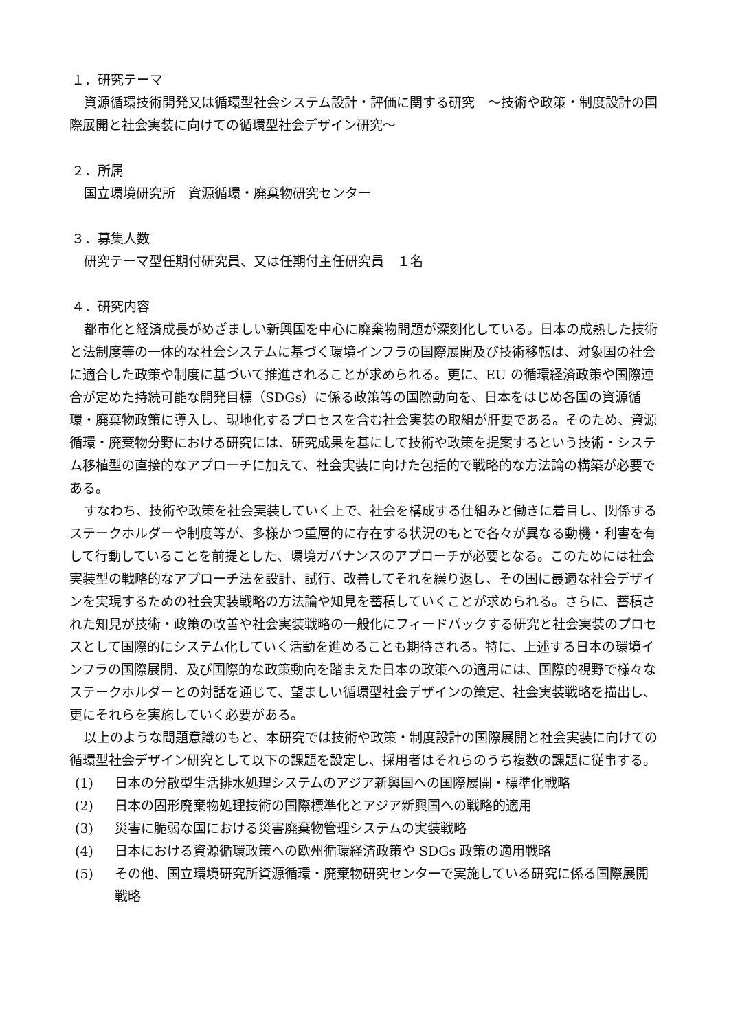１．研究テーマ
資源循環技術開発又は循環型社会システム設計・評価に関する研究　～技術や政策・制度設計の国際展開と社会実装に向けての循環型社会デザイン研究～
２．所属
国立環境研究所　資源循環・廃棄物研究センター
３．募集人数
研究テーマ型任期付研究員、又は任期付主任研究員　１名
４．研究内容
都市化と経済成長がめざましい新興国を中心に廃棄物問題が深刻化している。日本の成熟した技術と法制度等の一体的な社会システムに基づく環境インフラの国際展開及び技術移転は、対象国の社会に適合した政策や制度に基づいて推進されることが求められる。更に、EU の循環経済政策や国際連合が定めた持続可能な開発目標（SDGs）に係る政策等の国際動向を、日本をはじめ各国の資源循環・廃棄物政策に導入し、現地化するプロセスを含む社会実装の取組が肝要である。そのため、資源循環・廃棄物分野における研究には、研究成果を基にして技術や政策を提案するという技術・システム移植型の直接的なアプローチに加えて、社会実装に向けた包括的で戦略的な方法論の構築が必要である。
すなわち、技術や政策を社会実装していく上で、社会を構成する仕組みと働きに着目し、関係するステークホルダーや制度等が、多様かつ重層的に存在する状況のもとで各々が異なる動機・利害を有して行動していることを前提とした、環境ガバナンスのアプローチが必要となる。このためには社会実装型の戦略的なアプローチ法を設計、試行、改善してそれを繰り返し、その国に最適な社会デザインを実現するための社会実装戦略の方法論や知見を蓄積していくことが求められる。さらに、蓄積された知見が技術・政策の改善や社会実装戦略の一般化にフィードバックする研究と社会実装のプロセスとして国際的にシステム化していく活動を進めることも期待される。特に、上述する日本の環境インフラの国際展開、及び国際的な政策動向を踏まえた日本の政策への適用には、国際的視野で様々なステークホルダーとの対話を通じて、望ましい循環型社会デザインの策定、社会実装戦略を描出し、更にそれらを実施していく必要がある。
以上のような問題意識のもと、本研究では技術や政策・制度設計の国際展開と社会実装に向けての循環型社会デザイン研究として以下の課題を設定し、採用者はそれらのうち複数の課題に従事する。
(1) 日本の分散型生活排水処理システムのアジア新興国への国際展開・標準化戦略
(2) 日本の固形廃棄物処理技術の国際標準化とアジア新興国への戦略的適用
(3) 災害に脆弱な国における災害廃棄物管理システムの実装戦略
(4) 日本における資源循環政策への欧州循環経済政策や SDGs 政策の適用戦略
(5) その他、国立環境研究所資源循環・廃棄物研究センターで実施している研究に係る国際展開戦略